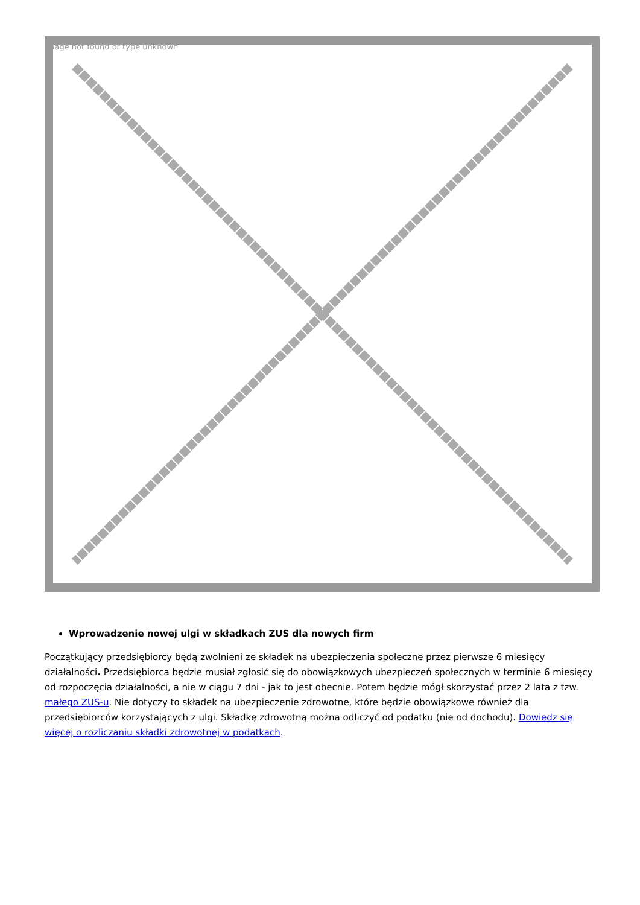Image not found or type unknown
Wprowadzenie nowej ulgi w składkach ZUS dla nowych firm
Początkujący przedsiębiorcy będą zwolnieni ze składek na ubezpieczenia społeczne przez pierwsze 6 miesięcy działalności. Przedsiębiorca będzie musiał zgłosić się do obowiązkowych ubezpieczeń społecznych w terminie 6 miesięcy od rozpoczęcia działalności, a nie w ciągu 7 dni - jak to jest obecnie. Potem będzie mógł skorzystać przez 2 lata z tzw. małego ZUS-u. Nie dotyczy to składek na ubezpieczenie zdrowotne, które będzie obowiązkowe również dla przedsiębiorców korzystających z ulgi. Składkę zdrowotną można odliczyć od podatku (nie od dochodu). Dowiedz się więcej o rozliczaniu składki zdrowotnej w podatkach.